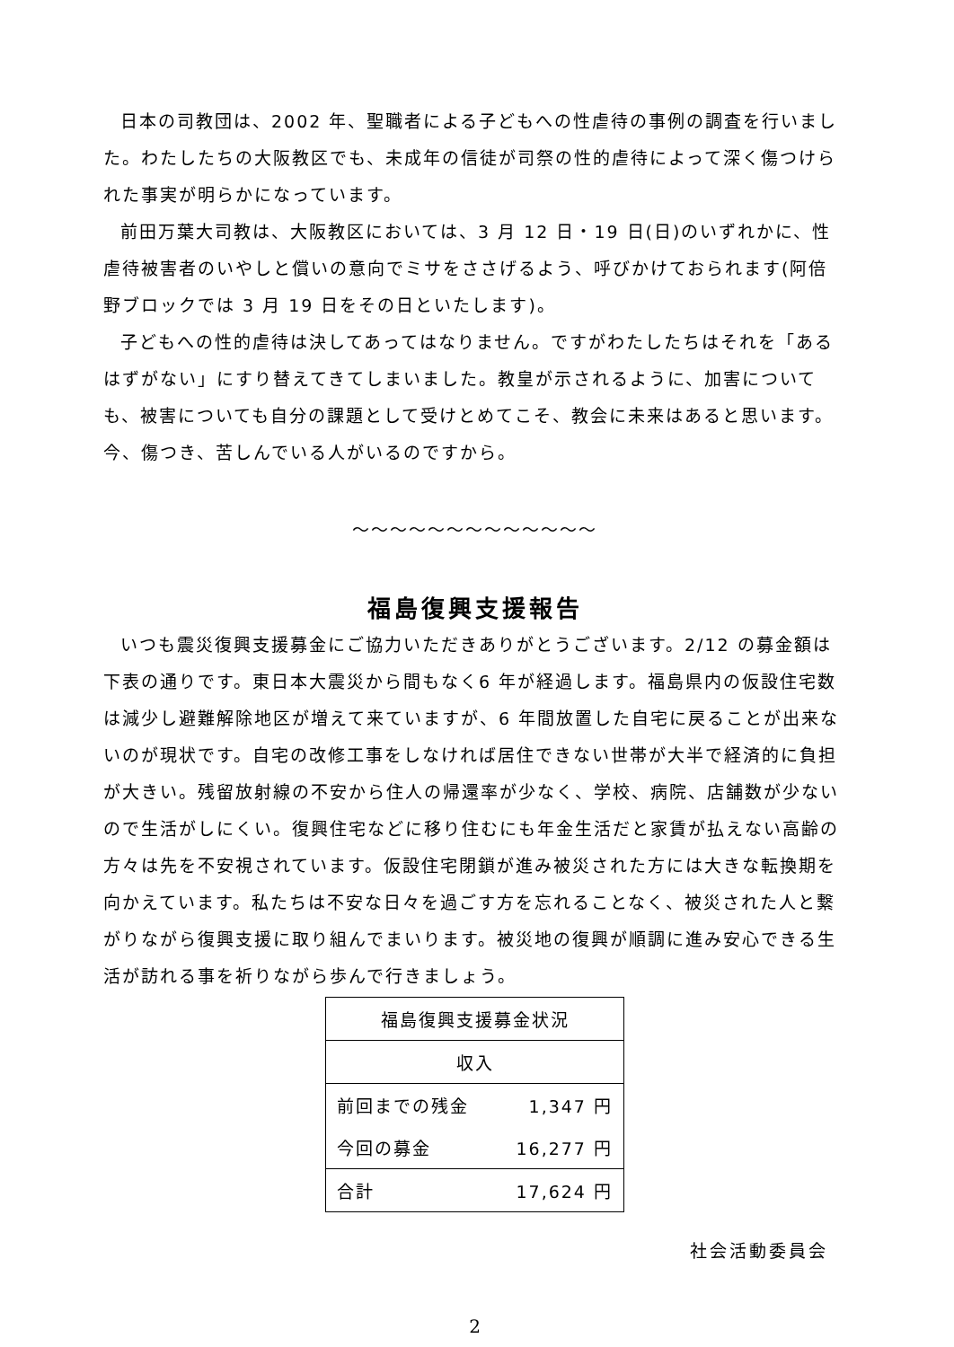日本の司教団は、2002 年、聖職者による子どもへの性虐待の事例の調査を行いました。わたしたちの大阪教区でも、未成年の信徒が司祭の性的虐待によって深く傷つけられた事実が明らかになっています。
前田万葉大司教は、大阪教区においては、3 月 12 日・19 日(日)のいずれかに、性虐待被害者のいやしと償いの意向でミサをささげるよう、呼びかけておられます(阿倍野ブロックでは 3 月 19 日をその日といたします)。
子どもへの性的虐待は決してあってはなりません。ですがわたしたちはそれを「あるはずがない」にすり替えてきてしまいました。教皇が示されるように、加害についても、被害についても自分の課題として受けとめてこそ、教会に未来はあると思います。今、傷つき、苦しんでいる人がいるのですから。
～～～～～～～～～～～～～
福島復興支援報告
いつも震災復興支援募金にご協力いただきありがとうございます。2/12 の募金額は下表の通りです。東日本大震災から間もなく6 年が経過します。福島県内の仮設住宅数は減少し避難解除地区が増えて来ていますが、6 年間放置した自宅に戻ることが出来ないのが現状です。自宅の改修工事をしなければ居住できない世帯が大半で経済的に負担が大きい。残留放射線の不安から住人の帰還率が少なく、学校、病院、店舗数が少ないので生活がしにくい。復興住宅などに移り住むにも年金生活だと家賃が払えない高齢の方々は先を不安視されています。仮設住宅閉鎖が進み被災された方には大きな転換期を向かえています。私たちは不安な日々を過ごす方を忘れることなく、被災された人と繋がりながら復興支援に取り組んでまいります。被災地の復興が順調に進み安心できる生活が訪れる事を祈りながら歩んで行きましょう。
| 福島復興支援募金状況 | |
| 収入 | |
| 前回までの残金 | 1,347 円 |
| 今回の募金 | 16,277 円 |
| 合計 | 17,624 円 |
社会活動委員会
2